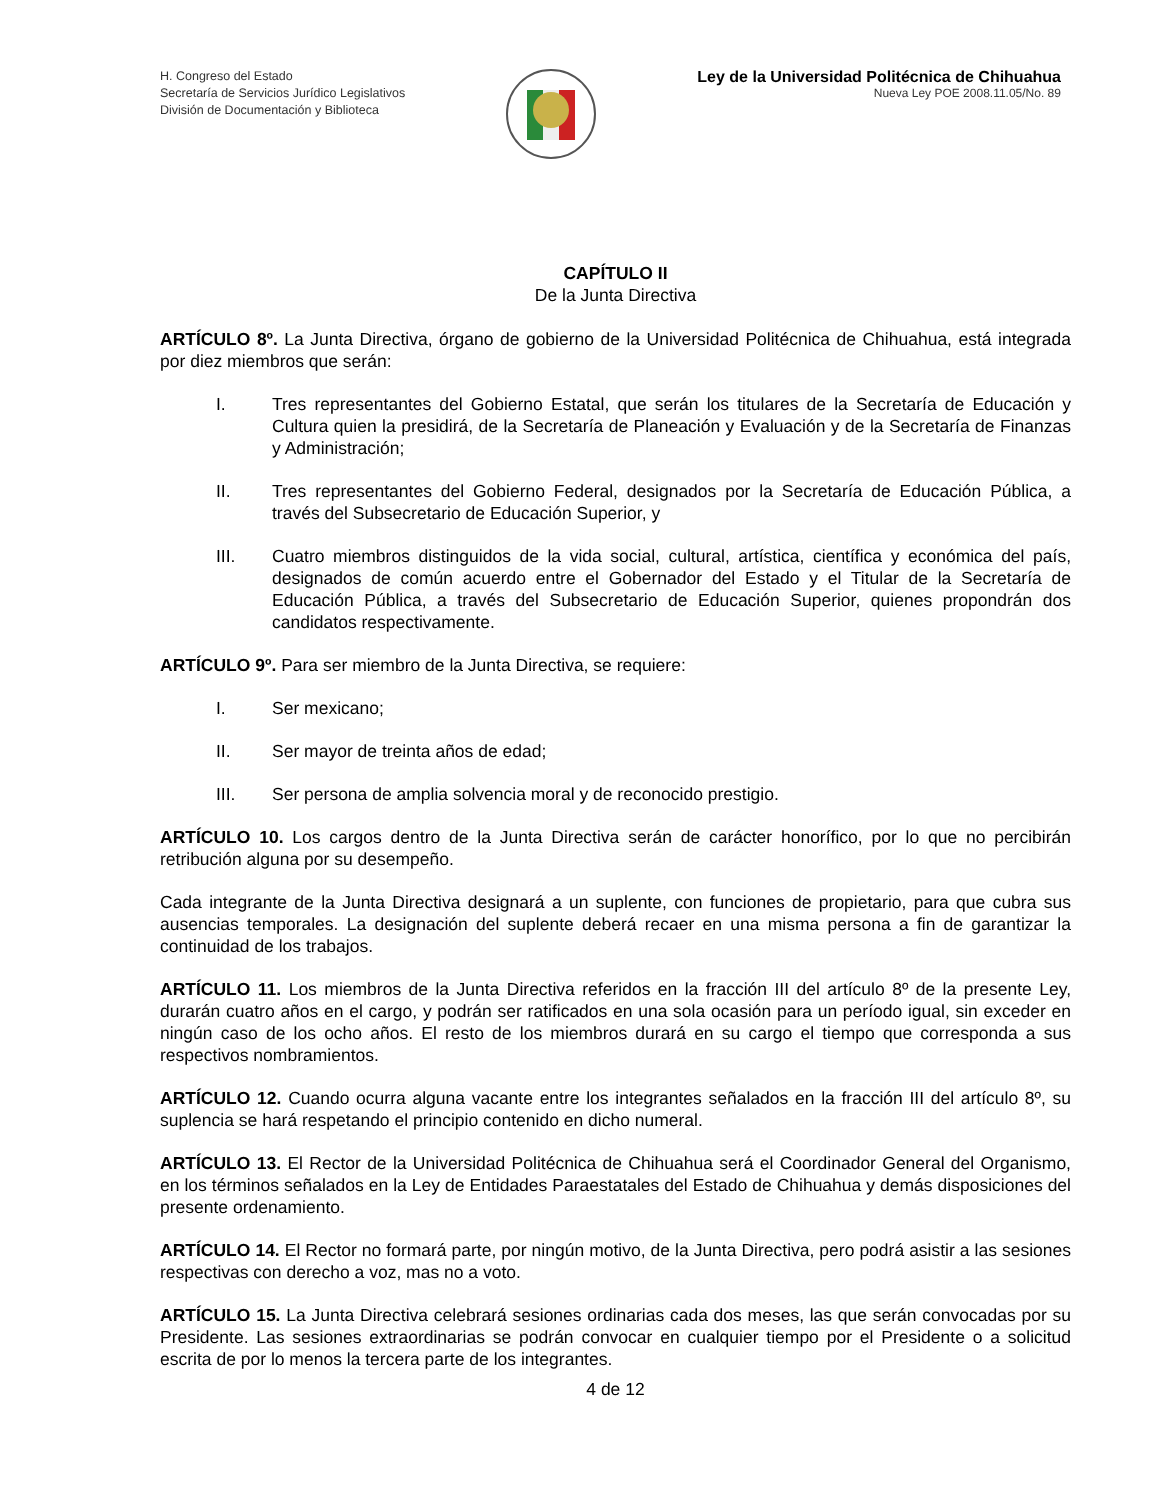H. Congreso del Estado
Secretaría de Servicios Jurídico Legislativos
División de Documentación y Biblioteca
Ley de la Universidad Politécnica de Chihuahua
Nueva Ley POE 2008.11.05/No. 89
CAPÍTULO II
De la Junta Directiva
ARTÍCULO 8º. La Junta Directiva, órgano de gobierno de la Universidad Politécnica de Chihuahua, está integrada por diez miembros que serán:
I. Tres representantes del Gobierno Estatal, que serán los titulares de la Secretaría de Educación y Cultura quien la presidirá, de la Secretaría de Planeación y Evaluación y de la Secretaría de Finanzas y Administración;
II. Tres representantes del Gobierno Federal, designados por la Secretaría de Educación Pública, a través del Subsecretario de Educación Superior, y
III. Cuatro miembros distinguidos de la vida social, cultural, artística, científica y económica del país, designados de común acuerdo entre el Gobernador del Estado y el Titular de la Secretaría de Educación Pública, a través del Subsecretario de Educación Superior, quienes propondrán dos candidatos respectivamente.
ARTÍCULO 9º. Para ser miembro de la Junta Directiva, se requiere:
I. Ser mexicano;
II. Ser mayor de treinta años de edad;
III. Ser persona de amplia solvencia moral y de reconocido prestigio.
ARTÍCULO 10. Los cargos dentro de la Junta Directiva serán de carácter honorífico, por lo que no percibirán retribución alguna por su desempeño.
Cada integrante de la Junta Directiva designará a un suplente, con funciones de propietario, para que cubra sus ausencias temporales. La designación del suplente deberá recaer en una misma persona a fin de garantizar la continuidad de los trabajos.
ARTÍCULO 11. Los miembros de la Junta Directiva referidos en la fracción III del artículo 8º de la presente Ley, durarán cuatro años en el cargo, y podrán ser ratificados en una sola ocasión para un período igual, sin exceder en ningún caso de los ocho años. El resto de los miembros durará en su cargo el tiempo que corresponda a sus respectivos nombramientos.
ARTÍCULO 12. Cuando ocurra alguna vacante entre los integrantes señalados en la fracción III del artículo 8º, su suplencia se hará respetando el principio contenido en dicho numeral.
ARTÍCULO 13. El Rector de la Universidad Politécnica de Chihuahua será el Coordinador General del Organismo, en los términos señalados en la Ley de Entidades Paraestatales del Estado de Chihuahua y demás disposiciones del presente ordenamiento.
ARTÍCULO 14. El Rector no formará parte, por ningún motivo, de la Junta Directiva, pero podrá asistir a las sesiones respectivas con derecho a voz, mas no a voto.
ARTÍCULO 15. La Junta Directiva celebrará sesiones ordinarias cada dos meses, las que serán convocadas por su Presidente. Las sesiones extraordinarias se podrán convocar en cualquier tiempo por el Presidente o a solicitud escrita de por lo menos la tercera parte de los integrantes.
4 de 12